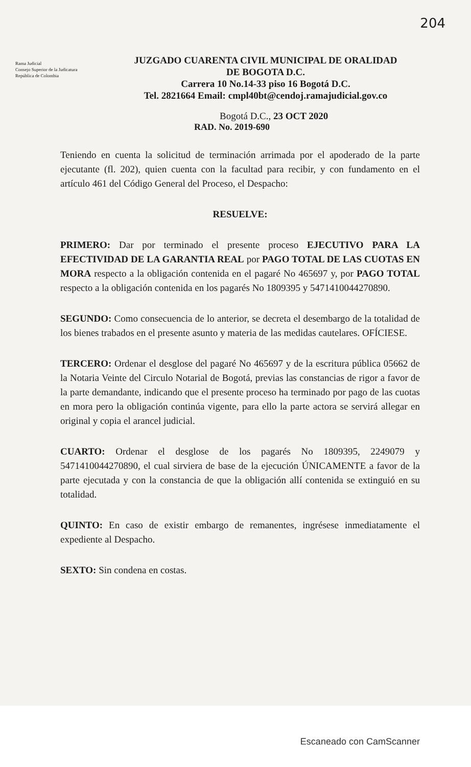204
Rama Judicial
Consejo Superior de la Judicatura
República de Colombia
JUZGADO CUARENTA CIVIL MUNICIPAL DE ORALIDAD
DE BOGOTA D.C.
Carrera 10 No.14-33 piso 16 Bogotá D.C.
Tel. 2821664 Email: cmpl40bt@cendoj.ramajudicial.gov.co
Bogotá D.C., 23 OCT 2020
RAD. No. 2019-690
Teniendo en cuenta la solicitud de terminación arrimada por el apoderado de la parte ejecutante (fl. 202), quien cuenta con la facultad para recibir, y con fundamento en el artículo 461 del Código General del Proceso, el Despacho:
RESUELVE:
PRIMERO: Dar por terminado el presente proceso EJECUTIVO PARA LA EFECTIVIDAD DE LA GARANTIA REAL por PAGO TOTAL DE LAS CUOTAS EN MORA respecto a la obligación contenida en el pagaré No 465697 y, por PAGO TOTAL respecto a la obligación contenida en los pagarés No 1809395 y 5471410044270890.
SEGUNDO: Como consecuencia de lo anterior, se decreta el desembargo de la totalidad de los bienes trabados en el presente asunto y materia de las medidas cautelares. OFÍCIESE.
TERCERO: Ordenar el desglose del pagaré No 465697 y de la escritura pública 05662 de la Notaria Veinte del Circulo Notarial de Bogotá, previas las constancias de rigor a favor de la parte demandante, indicando que el presente proceso ha terminado por pago de las cuotas en mora pero la obligación continúa vigente, para ello la parte actora se servirá allegar en original y copia el arancel judicial.
CUARTO: Ordenar el desglose de los pagarés No 1809395, 2249079 y 5471410044270890, el cual sirviera de base de la ejecución ÚNICAMENTE a favor de la parte ejecutada y con la constancia de que la obligación allí contenida se extinguió en su totalidad.
QUINTO: En caso de existir embargo de remanentes, ingrésese inmediatamente el expediente al Despacho.
SEXTO: Sin condena en costas.
Escaneado con CamScanner